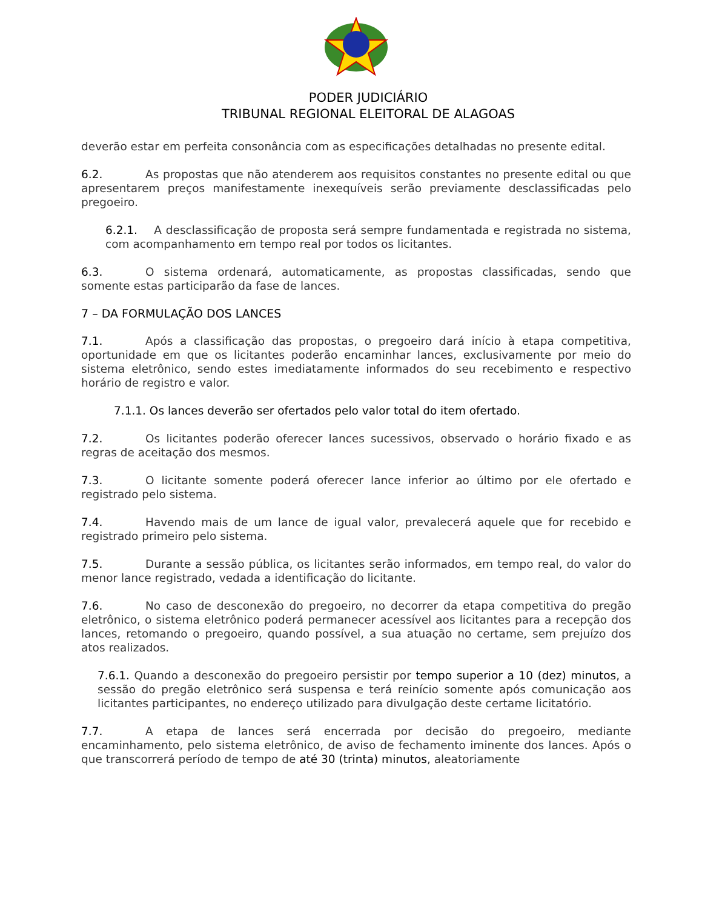PODER JUDICIÁRIO
TRIBUNAL REGIONAL ELEITORAL DE ALAGOAS
deverão estar em perfeita consonância com as especificações detalhadas no presente edital.
6.2. As propostas que não atenderem aos requisitos constantes no presente edital ou que apresentarem preços manifestamente inexequíveis serão previamente desclassificadas pelo pregoeiro.
6.2.1. A desclassificação de proposta será sempre fundamentada e registrada no sistema, com acompanhamento em tempo real por todos os licitantes.
6.3. O sistema ordenará, automaticamente, as propostas classificadas, sendo que somente estas participarão da fase de lances.
7 – DA FORMULAÇÃO DOS LANCES
7.1. Após a classificação das propostas, o pregoeiro dará início à etapa competitiva, oportunidade em que os licitantes poderão encaminhar lances, exclusivamente por meio do sistema eletrônico, sendo estes imediatamente informados do seu recebimento e respectivo horário de registro e valor.
7.1.1. Os lances deverão ser ofertados pelo valor total do item ofertado.
7.2. Os licitantes poderão oferecer lances sucessivos, observado o horário fixado e as regras de aceitação dos mesmos.
7.3. O licitante somente poderá oferecer lance inferior ao último por ele ofertado e registrado pelo sistema.
7.4. Havendo mais de um lance de igual valor, prevalecerá aquele que for recebido e registrado primeiro pelo sistema.
7.5. Durante a sessão pública, os licitantes serão informados, em tempo real, do valor do menor lance registrado, vedada a identificação do licitante.
7.6. No caso de desconexão do pregoeiro, no decorrer da etapa competitiva do pregão eletrônico, o sistema eletrônico poderá permanecer acessível aos licitantes para a recepção dos lances, retomando o pregoeiro, quando possível, a sua atuação no certame, sem prejuízo dos atos realizados.
7.6.1. Quando a desconexão do pregoeiro persistir por tempo superior a 10 (dez) minutos, a sessão do pregão eletrônico será suspensa e terá reinício somente após comunicação aos licitantes participantes, no endereço utilizado para divulgação deste certame licitatório.
7.7. A etapa de lances será encerrada por decisão do pregoeiro, mediante encaminhamento, pelo sistema eletrônico, de aviso de fechamento iminente dos lances. Após o que transcorrerá período de tempo de até 30 (trinta) minutos, aleatoriamente